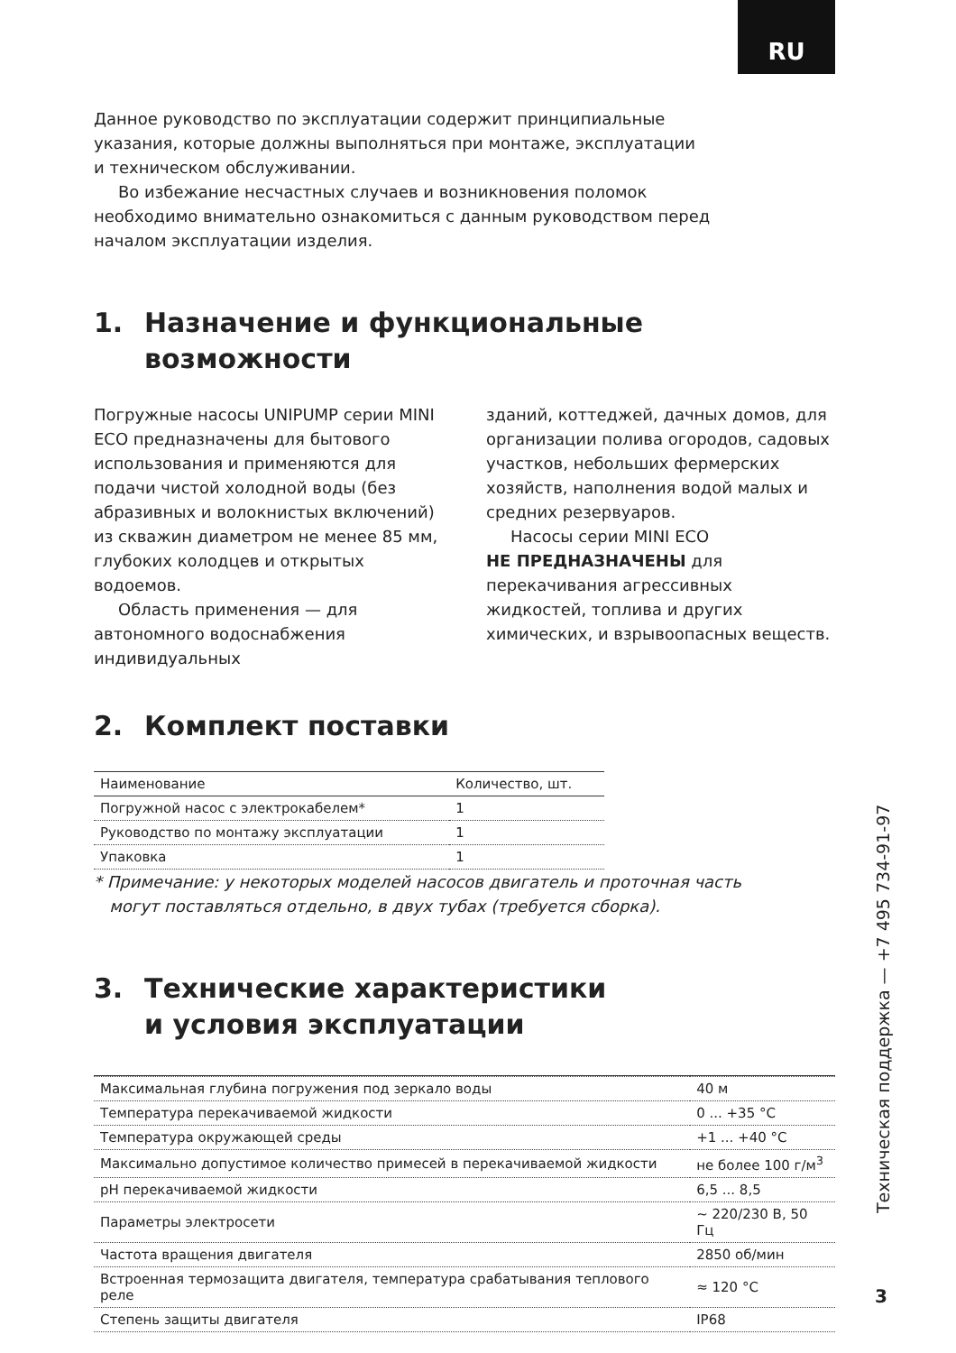RU
Данное руководство по эксплуатации содержит принципиальные
указания, которые должны выполняться при монтаже, эксплуатации
и техническом обслуживании.
Во избежание несчастных случаев и возникновения поломок
необходимо внимательно ознакомиться с данным руководством перед
началом эксплуатации изделия.
1. Назначение и функциональные возможности
Погружные насосы UNIPUMP серии MINI ECO предназначены для бытового использования и применяются для подачи чистой холодной воды (без абразивных и волокнистых включений) из скважин диаметром не менее 85 мм, глубоких колодцев и открытых водоемов.
Область применения — для автономного водоснабжения индивидуальных
зданий, коттеджей, дачных домов, для организации полива огородов, садовых участков, небольших фермерских хозяйств, наполнения водой малых и средних резервуаров.
Насосы серии MINI ECO
НЕ ПРЕДНАЗНАЧЕНЫ для перекачивания агрессивных жидкостей, топлива и других химических, и взрывоопасных веществ.
2. Комплект поставки
| Наименование | Количество, шт. |
| --- | --- |
| Погружной насос с электрокабелем* | 1 |
| Руководство по монтажу эксплуатации | 1 |
| Упаковка | 1 |
* Примечание: у некоторых моделей насосов двигатель и проточная часть
могут поставляться отдельно, в двух тубах (требуется сборка).
3. Технические характеристики
и условия эксплуатации
| Максимальная глубина погружения под зеркало воды | 40 м |
| Температура перекачиваемой жидкости | 0 ... +35 °С |
| Температура окружающей среды | +1 ... +40 °С |
| Максимально допустимое количество примесей в перекачиваемой жидкости | не более 100 г/м<sup>3</sup> |
| pH перекачиваемой жидкости | 6,5 ... 8,5 |
| Параметры электросети | ~ 220/230 В, 50 Гц |
| Частота вращения двигателя | 2850 об/мин |
| Встроенная термозащита двигателя, температура срабатывания теплового реле | ≈ 120 °С |
| Степень защиты двигателя | IP68 |
Техническая поддержка — +7 495 734-91-97
3